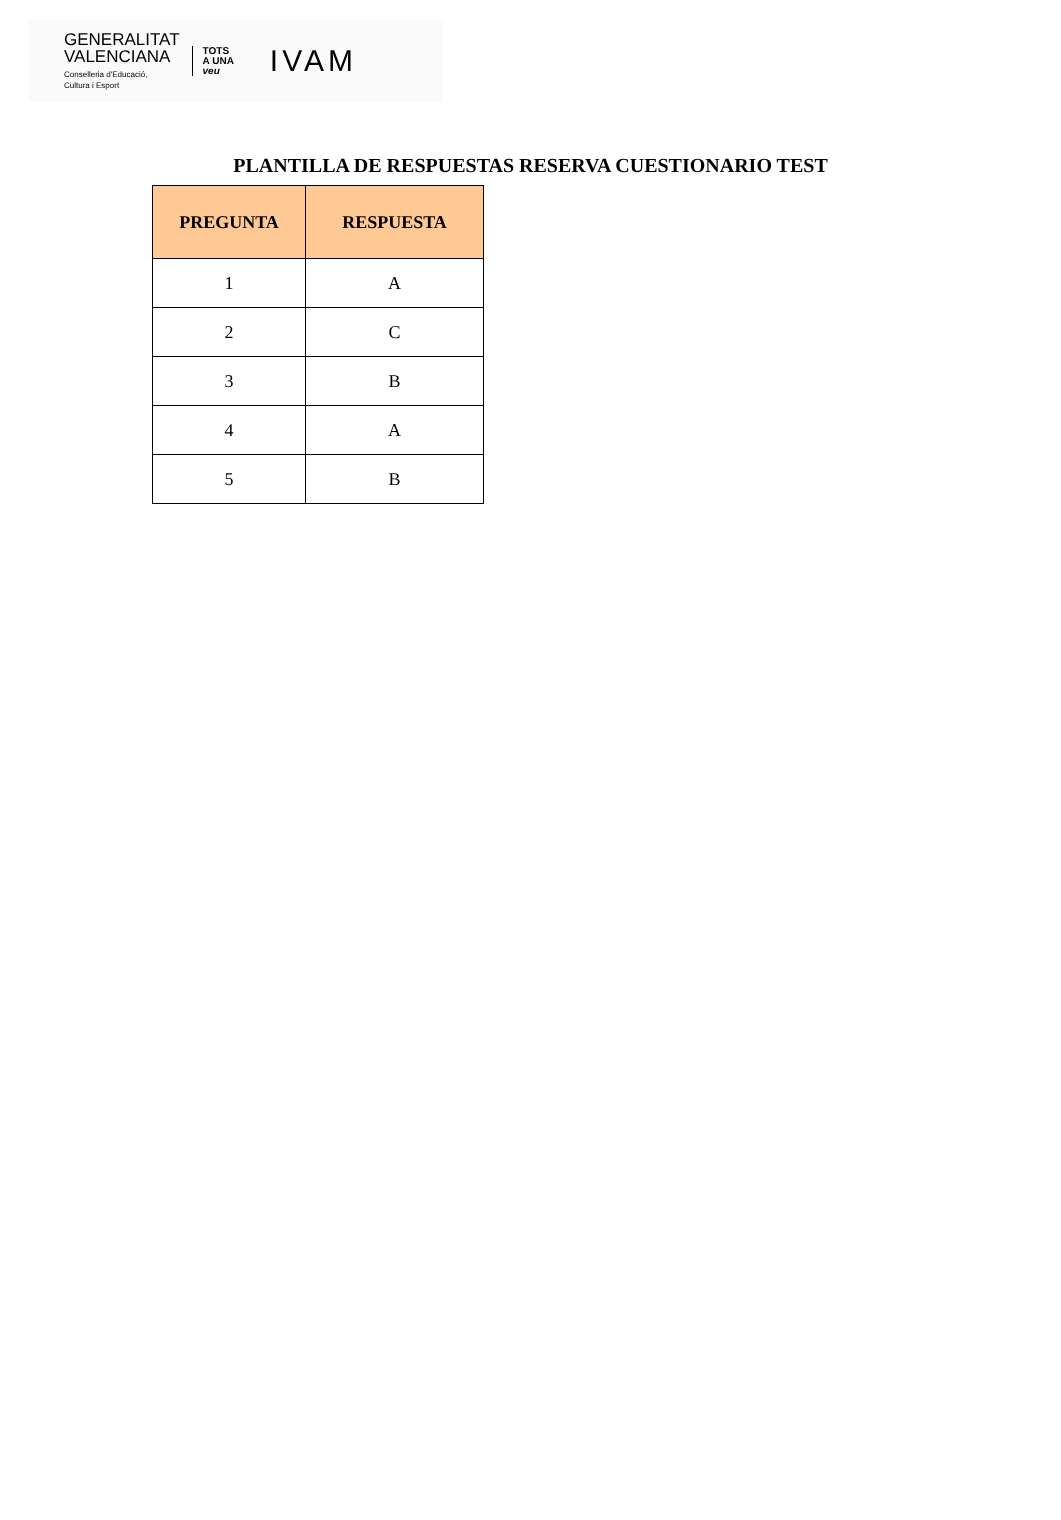GENERALITAT
VALENCIANA
Conselleria d'Educació,
Cultura i Esport
TOTS
A UNA
veu
IVAM
PLANTILLA DE RESPUESTAS RESERVA CUESTIONARIO TEST
| PREGUNTA | RESPUESTA |
| --- | --- |
| 1 | A |
| 2 | C |
| 3 | B |
| 4 | A |
| 5 | B |